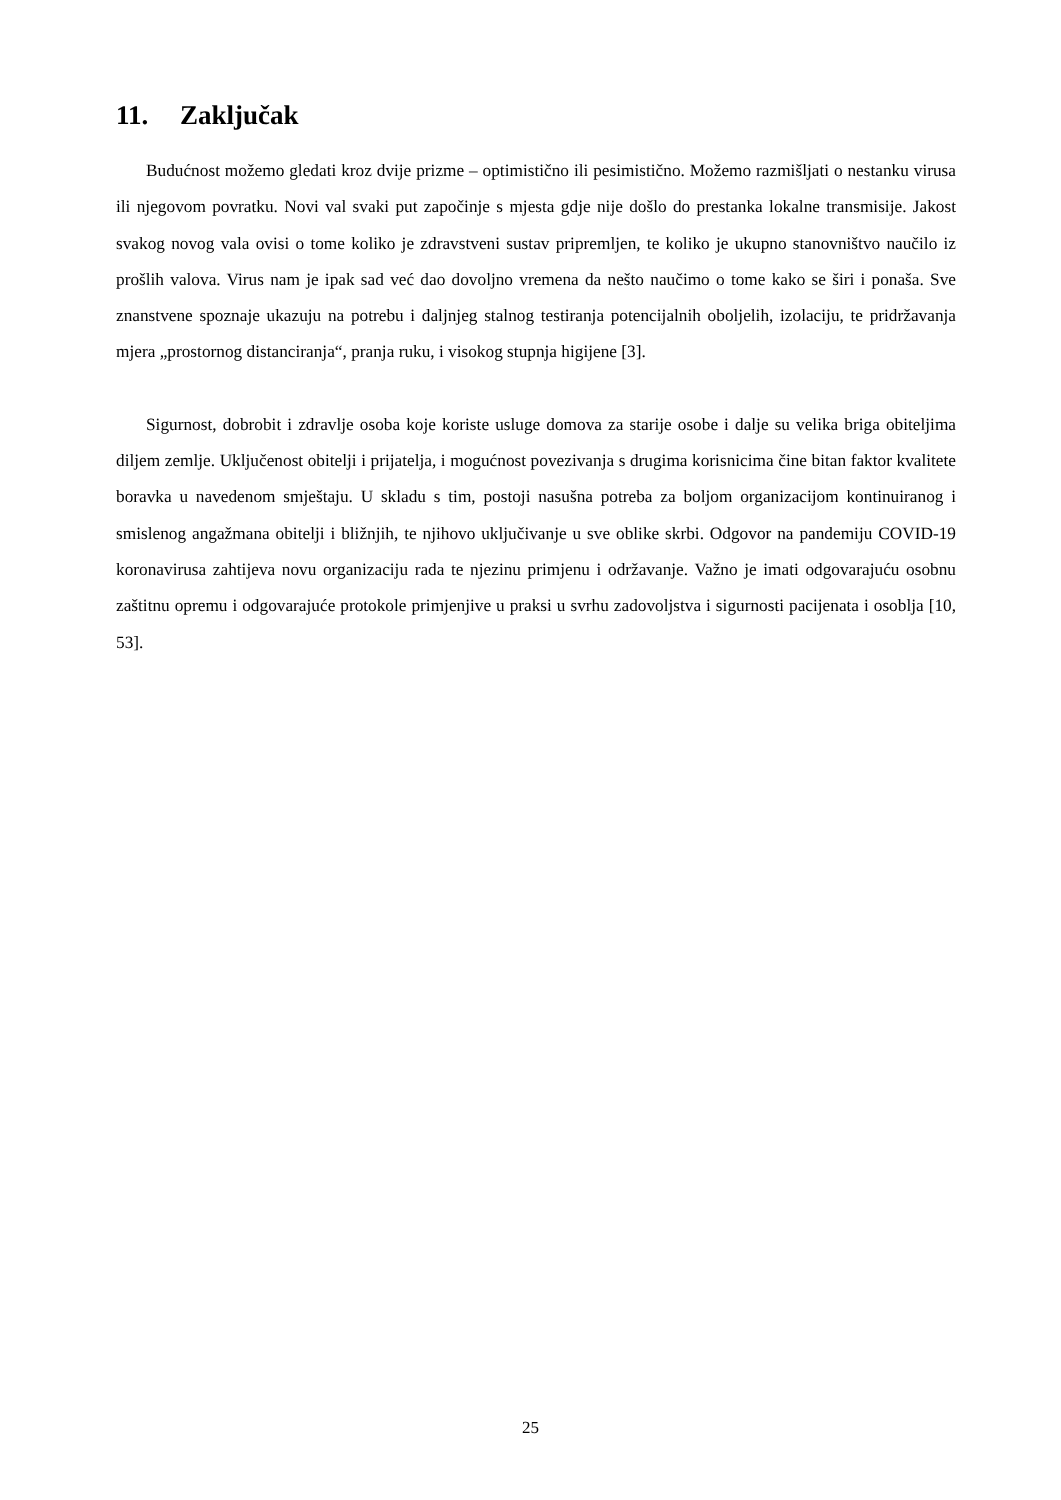11. Zaključak
Budućnost možemo gledati kroz dvije prizme – optimistično ili pesimistično. Možemo razmišljati o nestanku virusa ili njegovom povratku. Novi val svaki put započinje s mjesta gdje nije došlo do prestanka lokalne transmisije. Jakost svakog novog vala ovisi o tome koliko je zdravstveni sustav pripremljen, te koliko je ukupno stanovništvo naučilo iz prošlih valova. Virus nam je ipak sad već dao dovoljno vremena da nešto naučimo o tome kako se širi i ponaša. Sve znanstvene spoznaje ukazuju na potrebu i daljnjeg stalnog testiranja potencijalnih oboljelih, izolaciju, te pridržavanja mjera „prostornog distanciranja“, pranja ruku, i visokog stupnja higijene [3].
Sigurnost, dobrobit i zdravlje osoba koje koriste usluge domova za starije osobe i dalje su velika briga obiteljima diljem zemlje. Uključenost obitelji i prijatelja, i mogućnost povezivanja s drugima korisnicima čine bitan faktor kvalitete boravka u navedenom smještaju. U skladu s tim, postoji nasušna potreba za boljom organizacijom kontinuiranog i smislenog angažmana obitelji i bližnjih, te njihovo uključivanje u sve oblike skrbi. Odgovor na pandemiju COVID-19 koronavirusa zahtijeva novu organizaciju rada te njezinu primjenu i održavanje. Važno je imati odgovarajuću osobnu zaštitnu opremu i odgovarajuće protokole primjenjive u praksi u svrhu zadovoljstva i sigurnosti pacijenata i osoblja [10, 53].
25